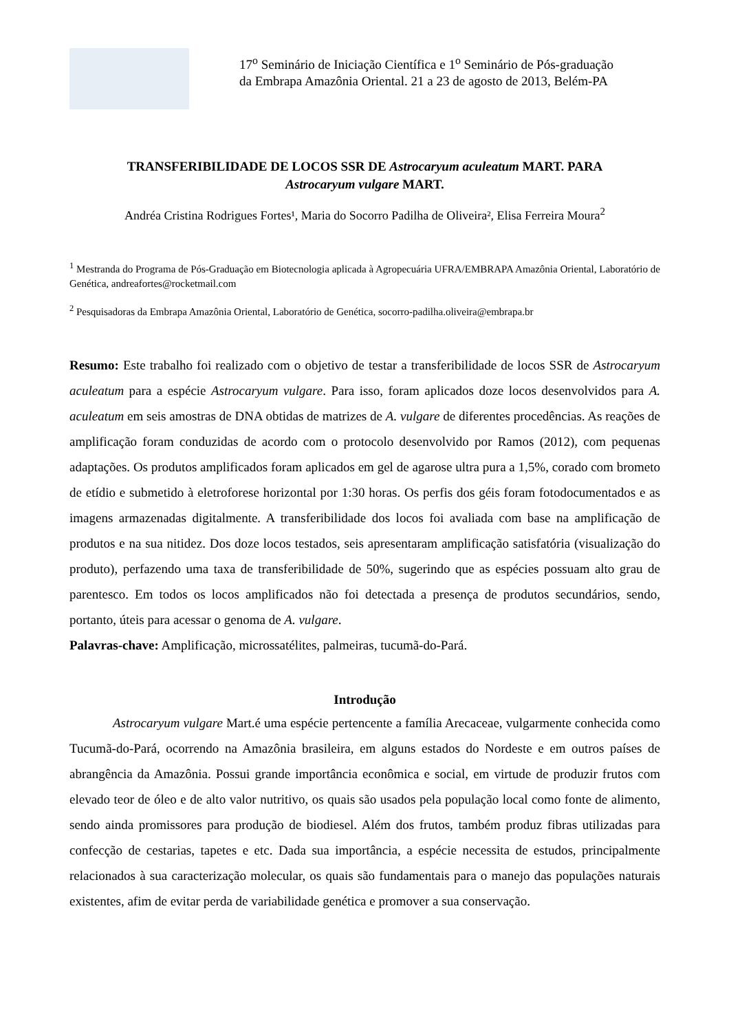17<sup>o</sup> Seminário de Iniciação Científica e 1<sup>o</sup> Seminário de Pós-graduação
da Embrapa Amazônia Oriental. 21 a 23 de agosto de 2013, Belém-PA
TRANSFERIBILIDADE DE LOCOS SSR DE Astrocaryum aculeatum MART. PARA
Astrocaryum vulgare MART.
Andréa Cristina Rodrigues Fortes¹, Maria do Socorro Padilha de Oliveira², Elisa Ferreira Moura<sup>2</sup>
<sup>1</sup> Mestranda do Programa de Pós-Graduação em Biotecnologia aplicada à Agropecuária UFRA/EMBRAPA Amazônia Oriental, Laboratório de Genética, andreafortes@rocketmail.com
<sup>2</sup> Pesquisadoras da Embrapa Amazônia Oriental, Laboratório de Genética, socorro-padilha.oliveira@embrapa.br
Resumo: Este trabalho foi realizado com o objetivo de testar a transferibilidade de locos SSR de Astrocaryum aculeatum para a espécie Astrocaryum vulgare. Para isso, foram aplicados doze locos desenvolvidos para A. aculeatum em seis amostras de DNA obtidas de matrizes de A. vulgare de diferentes procedências. As reações de amplificação foram conduzidas de acordo com o protocolo desenvolvido por Ramos (2012), com pequenas adaptações. Os produtos amplificados foram aplicados em gel de agarose ultra pura a 1,5%, corado com brometo de etídio e submetido à eletroforese horizontal por 1:30 horas. Os perfis dos géis foram fotodocumentados e as imagens armazenadas digitalmente. A transferibilidade dos locos foi avaliada com base na amplificação de produtos e na sua nitidez. Dos doze locos testados, seis apresentaram amplificação satisfatória (visualização do produto), perfazendo uma taxa de transferibilidade de 50%, sugerindo que as espécies possuam alto grau de parentesco. Em todos os locos amplificados não foi detectada a presença de produtos secundários, sendo, portanto, úteis para acessar o genoma de A. vulgare.
Palavras-chave: Amplificação, microssatélites, palmeiras, tucumã-do-Pará.
Introdução
Astrocaryum vulgare Mart.é uma espécie pertencente a família Arecaceae, vulgarmente conhecida como Tucumã-do-Pará, ocorrendo na Amazônia brasileira, em alguns estados do Nordeste e em outros países de abrangência da Amazônia. Possui grande importância econômica e social, em virtude de produzir frutos com elevado teor de óleo e de alto valor nutritivo, os quais são usados pela população local como fonte de alimento, sendo ainda promissores para produção de biodiesel. Além dos frutos, também produz fibras utilizadas para confecção de cestarias, tapetes e etc. Dada sua importância, a espécie necessita de estudos, principalmente relacionados à sua caracterização molecular, os quais são fundamentais para o manejo das populações naturais existentes, afim de evitar perda de variabilidade genética e promover a sua conservação.